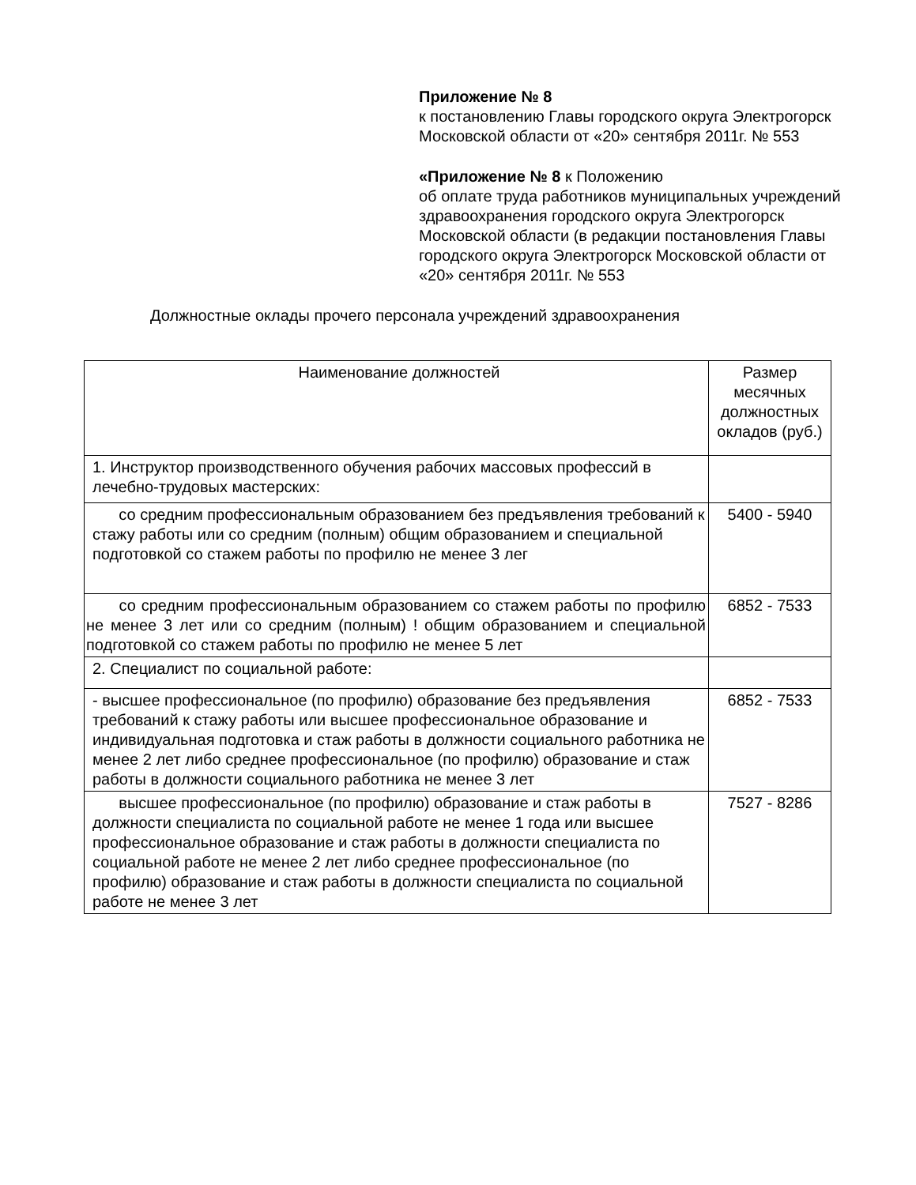Приложение № 8
к постановлению Главы городского округа Электрогорск Московской области от «20» сентября 2011г. № 553
«Приложение № 8 к Положению
об оплате труда работников муниципальных учреждений
здравоохранения городского округа Электрогорск Московской области (в редакции постановления Главы городского округа Электрогорск Московской области от «20» сентября 2011г. № 553
Должностные оклады прочего персонала учреждений здравоохранения
| Наименование должностей | Размер месячных должностных окладов (руб.) |
| 1. Инструктор производственного обучения рабочих массовых профессий в лечебно-трудовых мастерских: | |
| со средним профессиональным образованием без предъявления требований к стажу работы или со средним (полным) общим образованием и специальной подготовкой со стажем работы по профилю не менее 3 лег | 5400 - 5940 |
| со средним профессиональным образованием со стажем работы по профилю не менее 3 лет или со средним (полным) ! общим образованием и специальной подготовкой со стажем работы по профилю не менее 5 лет | 6852 - 7533 |
| 2. Специалист по социальной работе: | |
| - высшее профессиональное (по профилю) образование без предъявления требований к стажу работы или высшее профессиональное образование и индивидуальная подготовка и стаж работы в должности социального работника не менее 2 лет либо среднее профессиональное (по профилю) образование и стаж работы в должности социального работника не менее 3 лет | 6852 - 7533 |
| высшее профессиональное (по профилю) образование и стаж работы в должности специалиста по социальной работе не менее 1 года или высшее профессиональное образование и стаж работы в должности специалиста по социальной работе не менее 2 лет либо среднее профессиональное (по профилю) образование и стаж работы в должности специалиста по социальной работе не менее 3 лет | 7527 - 8286 |